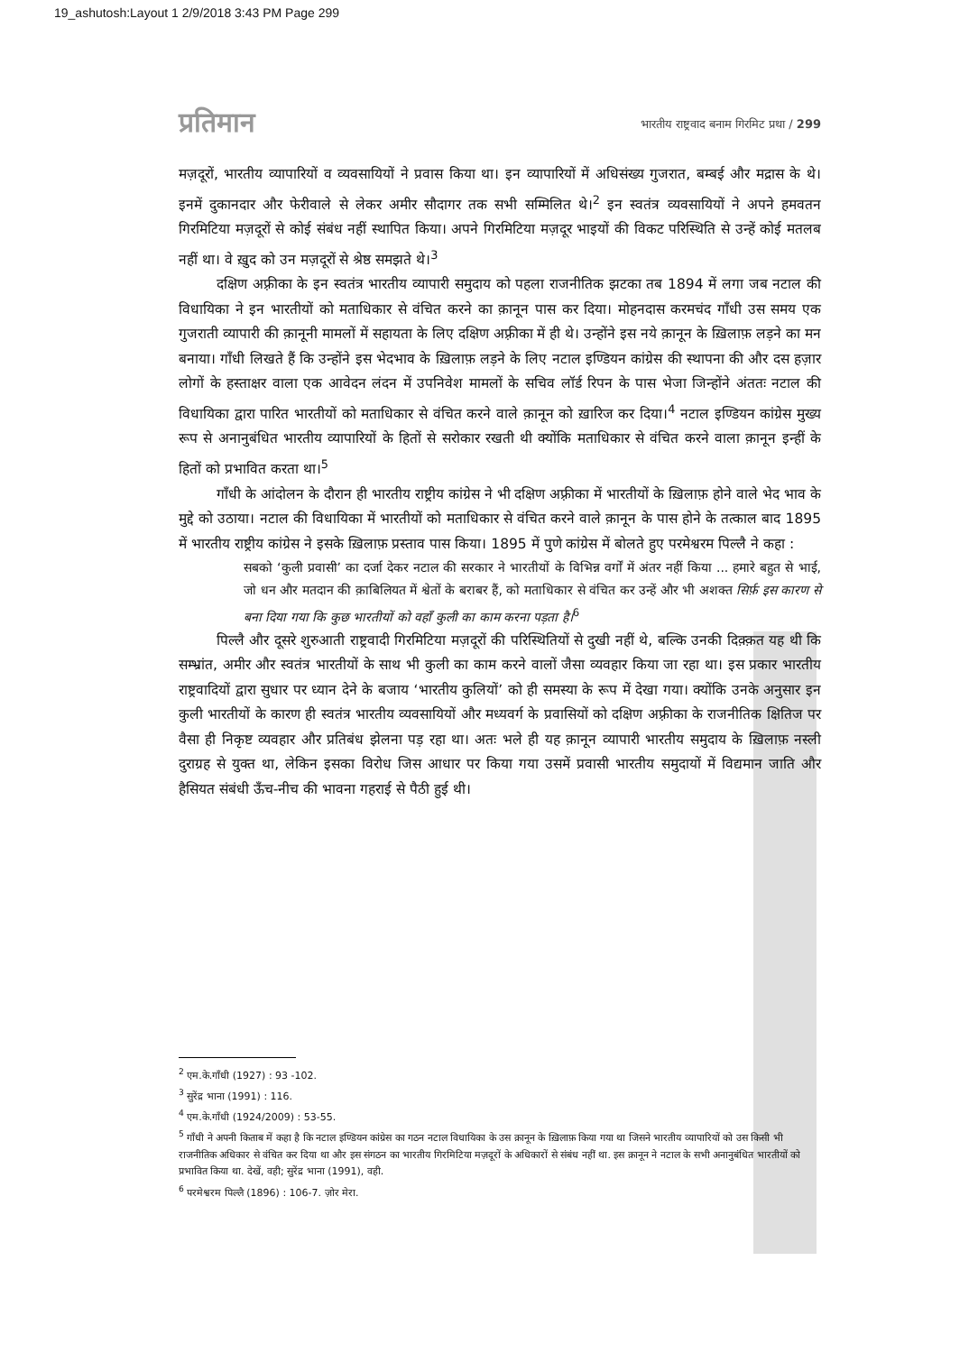19_ashutosh:Layout 1 2/9/2018 3:43 PM Page 299
प्रतिमान भारतीय राष्ट्रवाद बनाम गिरमिट प्रथा / 299
मज़दूरों, भारतीय व्यापारियों व व्यवसायियों ने प्रवास किया था। इन व्यापारियों में अधिसंख्य गुजरात, बम्बई और मद्रास के थे। इनमें दुकानदार और फेरीवाले से लेकर अमीर सौदागर तक सभी सम्मिलित थे।<sup>2</sup> इन स्वतंत्र व्यवसायियों ने अपने हमवतन गिरमिटिया मज़दूरों से कोई संबंध नहीं स्थापित किया। अपने गिरमिटिया मज़दूर भाइयों की विकट परिस्थिति से उन्हें कोई मतलब नहीं था। वे ख़ुद को उन मज़दूरों से श्रेष्ठ समझते थे।<sup>3</sup>
दक्षिण अफ़्रीका के इन स्वतंत्र भारतीय व्यापारी समुदाय को पहला राजनीतिक झटका तब 1894 में लगा जब नटाल की विधायिका ने इन भारतीयों को मताधिकार से वंचित करने का क़ानून पास कर दिया। मोहनदास करमचंद गाँधी उस समय एक गुजराती व्यापारी की क़ानूनी मामलों में सहायता के लिए दक्षिण अफ़्रीका में ही थे। उन्होंने इस नये क़ानून के ख़िलाफ़ लड़ने का मन बनाया। गाँधी लिखते हैं कि उन्होंने इस भेदभाव के ख़िलाफ़ लड़ने के लिए नटाल इण्डियन कांग्रेस की स्थापना की और दस हज़ार लोगों के हस्ताक्षर वाला एक आवेदन लंदन में उपनिवेश मामलों के सचिव लॉर्ड रिपन के पास भेजा जिन्होंने अंततः नटाल की विधायिका द्वारा पारित भारतीयों को मताधिकार से वंचित करने वाले क़ानून को ख़ारिज कर दिया।<sup>4</sup> नटाल इण्डियन कांग्रेस मुख्य रूप से अनानुबंधित भारतीय व्यापारियों के हितों से सरोकार रखती थी क्योंकि मताधिकार से वंचित करने वाला क़ानून इन्हीं के हितों को प्रभावित करता था।<sup>5</sup>
गाँधी के आंदोलन के दौरान ही भारतीय राष्ट्रीय कांग्रेस ने भी दक्षिण अफ़्रीका में भारतीयों के ख़िलाफ़ होने वाले भेद भाव के मुद्दे को उठाया। नटाल की विधायिका में भारतीयों को मताधिकार से वंचित करने वाले क़ानून के पास होने के तत्काल बाद 1895 में भारतीय राष्ट्रीय कांग्रेस ने इसके ख़िलाफ़ प्रस्ताव पास किया। 1895 में पुणे कांग्रेस में बोलते हुए परमेश्वरम पिल्लै ने कहा :
सबको ‘कुली प्रवासी’ का दर्जा देकर नटाल की सरकार ने भारतीयों के विभिन्न वर्गों में अंतर नहीं किया ... हमारे बहुत से भाई, जो धन और मतदान की क़ाबिलियत में श्वेतों के बराबर हैं, को मताधिकार से वंचित कर उन्हें और भी अशक्त सिर्फ़ इस कारण से बना दिया गया कि कुछ भारतीयों को वहाँ कुली का काम करना पड़ता है।<sup>6</sup>
पिल्लै और दूसरे शुरुआती राष्ट्रवादी गिरमिटिया मज़दूरों की परिस्थितियों से दुखी नहीं थे, बल्कि उनकी दिक़्क़त यह थी कि सम्भ्रांत, अमीर और स्वतंत्र भारतीयों के साथ भी कुली का काम करने वालों जैसा व्यवहार किया जा रहा था। इस प्रकार भारतीय राष्ट्रवादियों द्वारा सुधार पर ध्यान देने के बजाय ‘भारतीय कुलियों’ को ही समस्या के रूप में देखा गया। क्योंकि उनके अनुसार इन कुली भारतीयों के कारण ही स्वतंत्र भारतीय व्यवसायियों और मध्यवर्ग के प्रवासियों को दक्षिण अफ़्रीका के राजनीतिक क्षितिज पर वैसा ही निकृष्ट व्यवहार और प्रतिबंध झेलना पड़ रहा था। अतः भले ही यह क़ानून व्यापारी भारतीय समुदाय के ख़िलाफ़ नस्ली दुराग्रह से युक्त था, लेकिन इसका विरोध जिस आधार पर किया गया उसमें प्रवासी भारतीय समुदायों में विद्यमान जाति और हैसियत संबंधी ऊँच-नीच की भावना गहराई से पैठी हुई थी।
<sup>2</sup> एम.के.गाँधी (1927) : 93 -102.
<sup>3</sup> सुरेंद्र भाना (1991) : 116.
<sup>4</sup> एम.के.गाँधी (1924/2009) : 53-55.
<sup>5</sup> गाँधी ने अपनी किताब में कहा है कि नटाल इण्डियन कांग्रेस का गठन नटाल विधायिका के उस क़ानून के ख़िलाफ़ किया गया था जिसने भारतीय व्यापारियों को उस किसी भी राजनीतिक अधिकार से वंचित कर दिया था और इस संगठन का भारतीय गिरमिटिया मज़दूरों के अधिकारों से संबंध नहीं था. इस क़ानून ने नटाल के सभी अनानुबंधित भारतीयों को प्रभावित किया था. देखें, वही; सुरेंद्र भाना (1991), वही.
<sup>6</sup> परमेश्वरम पिल्लै (1896) : 106-7. ज़ोर मेरा.